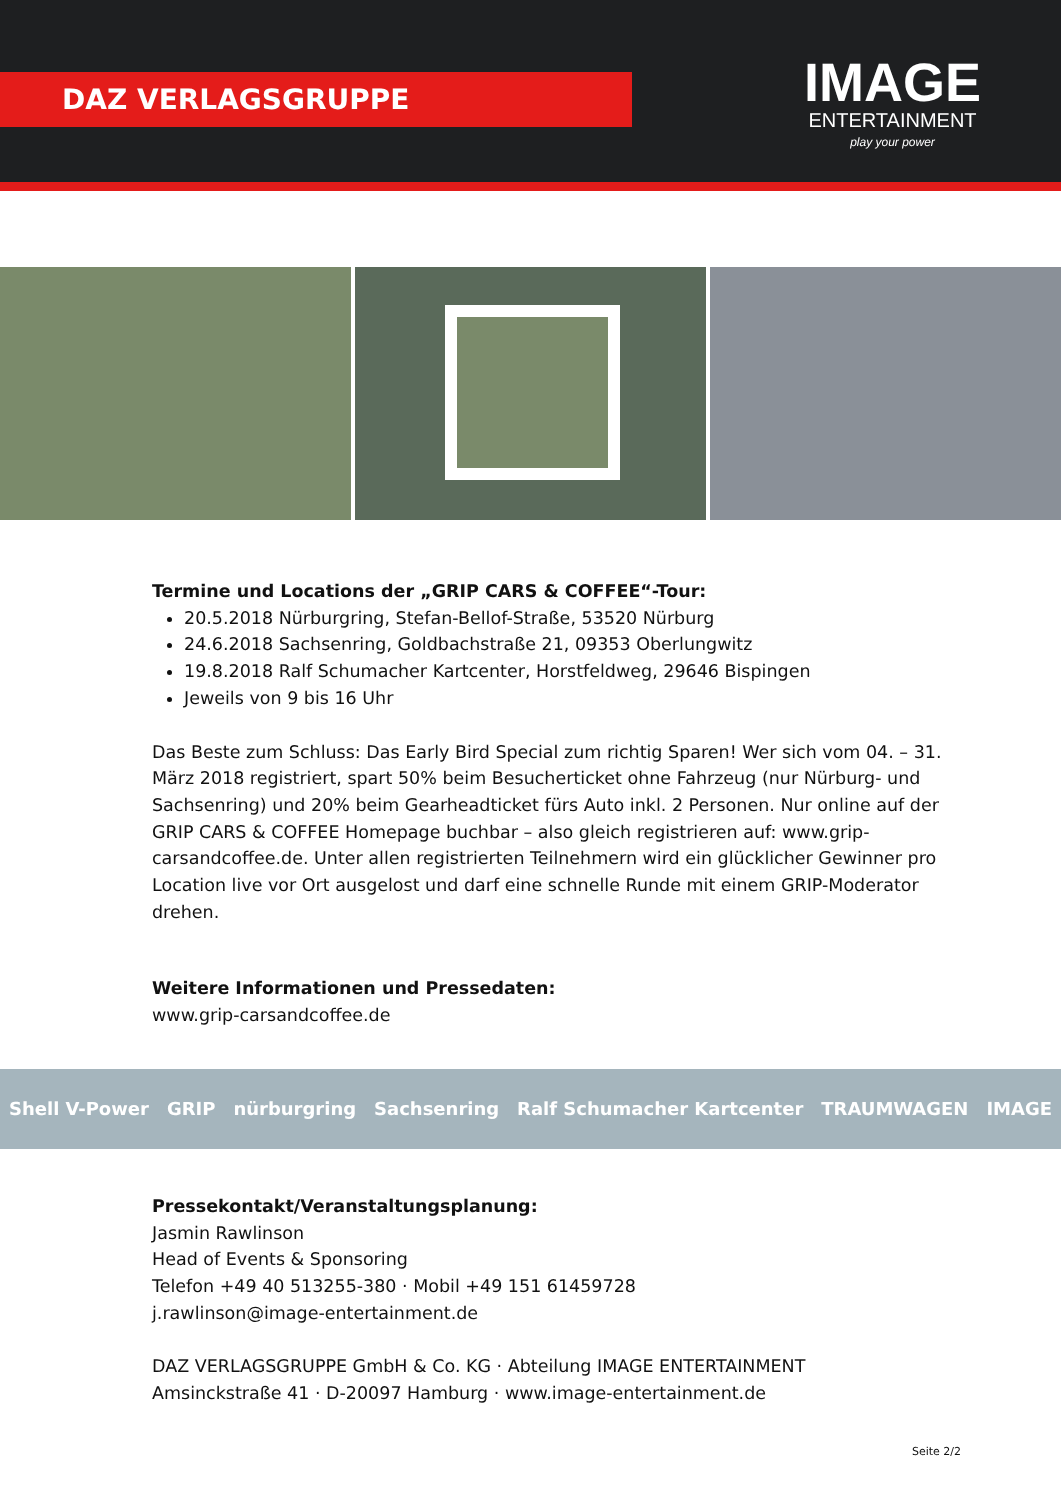DAZ VERLAGSGRUPPE
IMAGE
ENTERTAINMENT
play your power
Termine und Locations der „GRIP CARS & COFFEE“-Tour:
20.5.2018 Nürburgring, Stefan-Bellof-Straße, 53520 Nürburg
24.6.2018 Sachsenring, Goldbachstraße 21, 09353 Oberlungwitz
19.8.2018 Ralf Schumacher Kartcenter, Horstfeldweg, 29646 Bispingen
Jeweils von 9 bis 16 Uhr
Das Beste zum Schluss: Das Early Bird Special zum richtig Sparen! Wer sich vom 04. – 31. März 2018 registriert, spart 50% beim Besucherticket ohne Fahrzeug (nur Nürburg- und Sachsenring) und 20% beim Gearheadticket fürs Auto inkl. 2 Personen. Nur online auf der GRIP CARS & COFFEE Homepage buchbar – also gleich registrieren auf: www.grip-carsandcoffee.de. Unter allen registrierten Teilnehmern wird ein glücklicher Gewinner pro Location live vor Ort ausgelost und darf eine schnelle Runde mit einem GRIP-Moderator drehen.
Weitere Informationen und Pressedaten:
www.grip-carsandcoffee.de
Shell V-Power GRIP nürburgring Sachsenring Ralf Schumacher Kartcenter TRAUMWAGEN IMAGE
Pressekontakt/Veranstaltungsplanung:
Jasmin Rawlinson
Head of Events & Sponsoring
Telefon +49 40 513255-380 · Mobil +49 151 61459728
j.rawlinson@image-entertainment.de
DAZ VERLAGSGRUPPE GmbH & Co. KG · Abteilung IMAGE ENTERTAINMENT
Amsinckstraße 41 · D-20097 Hamburg · www.image-entertainment.de
Seite 2/2